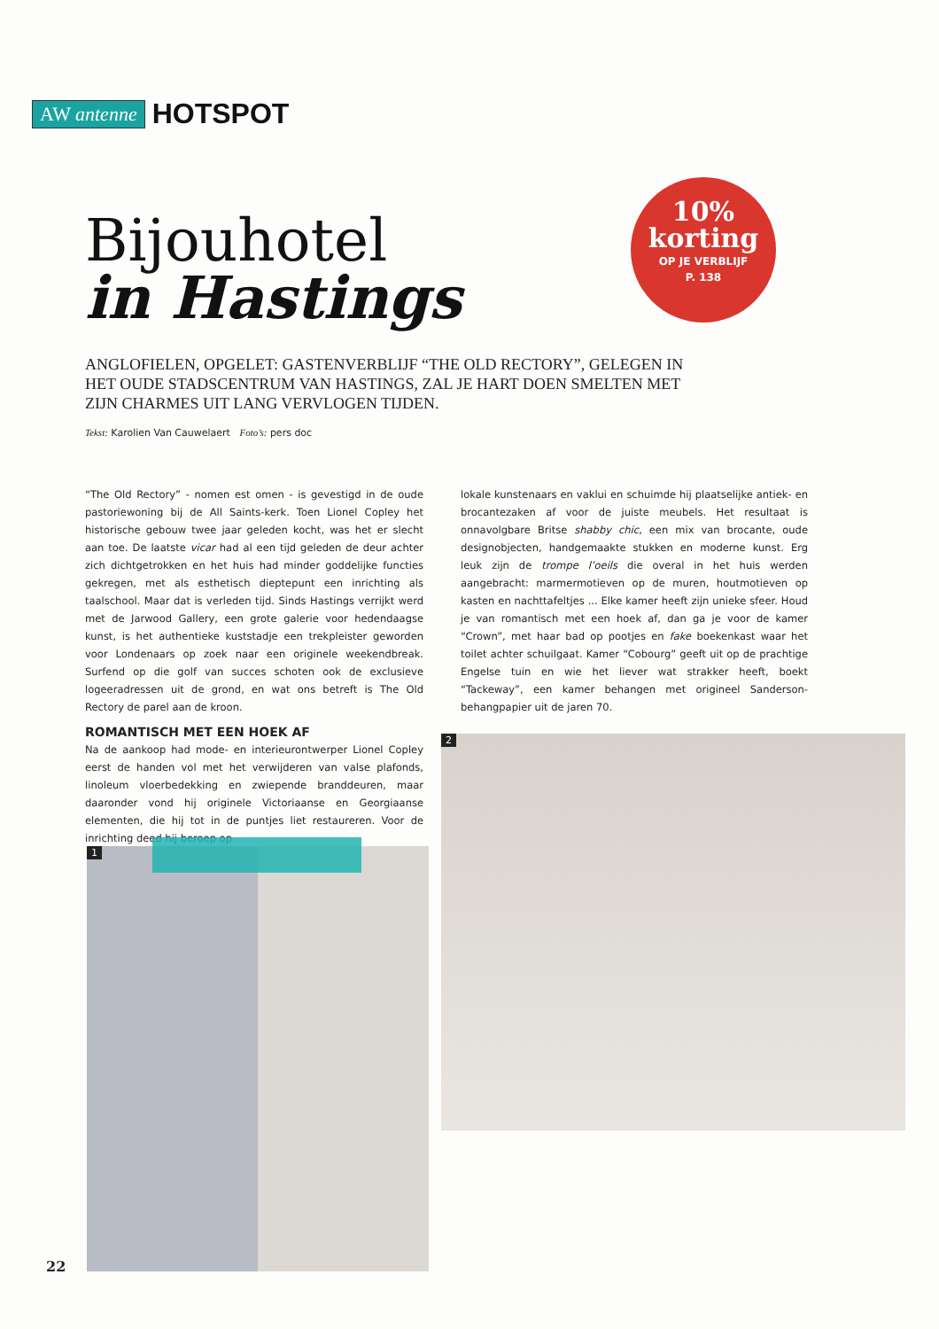AW antenne HOTSPOT
Bijouhotel
in Hastings
10%
korting
OP JE VERBLIJF
P. 138
ANGLOFIELEN, OPGELET: GASTENVERBLIJF “THE OLD RECTORY”, GELEGEN IN HET OUDE STADSCENTRUM VAN HASTINGS, ZAL JE HART DOEN SMELTEN MET ZIJN CHARMES UIT LANG VERVLOGEN TIJDEN.
Tekst: Karolien Van Cauwelaert Foto’s: pers doc
“The Old Rectory” - nomen est omen - is gevestigd in de oude pastoriewoning bij de All Saints-kerk. Toen Lionel Copley het historische gebouw twee jaar geleden kocht, was het er slecht aan toe. De laatste vicar had al een tijd geleden de deur achter zich dichtgetrokken en het huis had minder goddelijke functies gekregen, met als esthetisch dieptepunt een inrichting als taalschool. Maar dat is verleden tijd. Sinds Hastings verrijkt werd met de Jarwood Gallery, een grote galerie voor hedendaagse kunst, is het authentieke kuststadje een trekpleister geworden voor Londenaars op zoek naar een originele weekendbreak. Surfend op die golf van succes schoten ook de exclusieve logeeradressen uit de grond, en wat ons betreft is The Old Rectory de parel aan de kroon.
ROMANTISCH MET EEN HOEK AF
Na de aankoop had mode- en interieurontwerper Lionel Copley eerst de handen vol met het verwijderen van valse plafonds, linoleum vloerbedekking en zwiepende branddeuren, maar daaronder vond hij originele Victoriaanse en Georgiaanse elementen, die hij tot in de puntjes liet restaureren. Voor de inrichting deed hij beroep op
lokale kunstenaars en vaklui en schuimde hij plaatselijke antiek- en brocantezaken af voor de juiste meubels. Het resultaat is onnavolgbare Britse shabby chic, een mix van brocante, oude designobjecten, handgemaakte stukken en moderne kunst. Erg leuk zijn de trompe l’oeils die overal in het huis werden aangebracht: marmermotieven op de muren, houtmotieven op kasten en nachttafeltjes ... Elke kamer heeft zijn unieke sfeer. Houd je van romantisch met een hoek af, dan ga je voor de kamer “Crown”, met haar bad op pootjes en fake boekenkast waar het toilet achter schuilgaat. Kamer “Cobourg” geeft uit op de prachtige Engelse tuin en wie het liever wat strakker heeft, boekt “Tackeway”, een kamer behangen met origineel Sanderson-behangpapier uit de jaren 70.
1
2
22